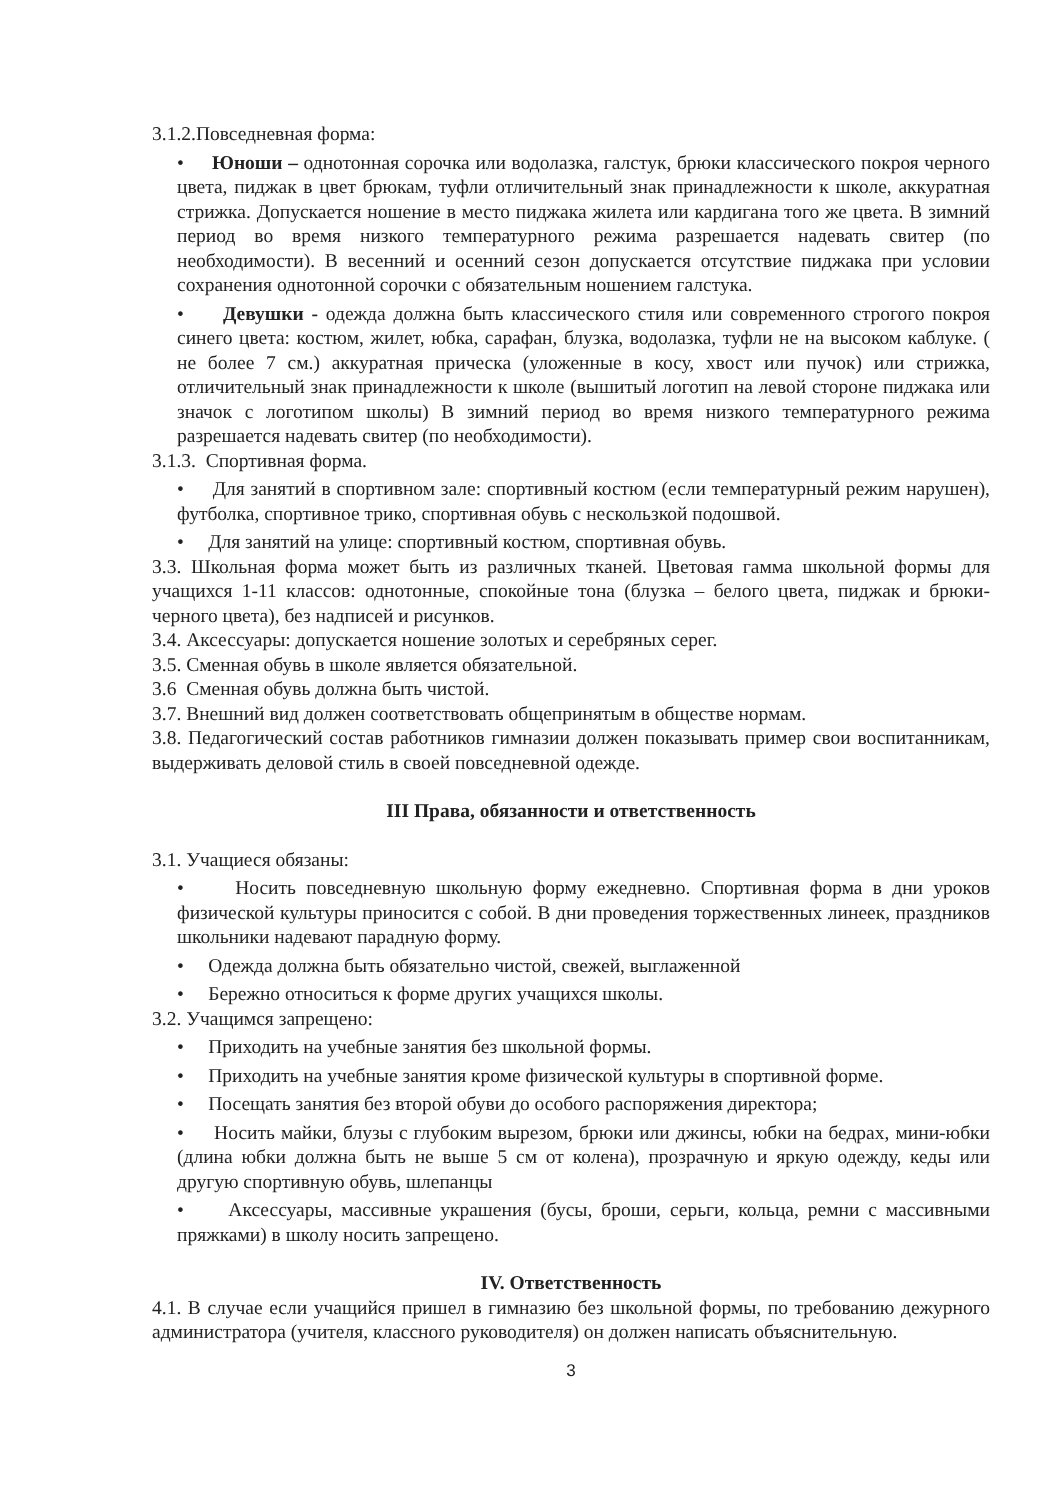3.1.2.Повседневная форма:
• Юноши – однотонная сорочка или водолазка, галстук, брюки классического покроя черного цвета, пиджак в цвет брюкам, туфли отличительный знак принадлежности к школе, аккуратная стрижка. Допускается ношение в место пиджака жилета или кардигана того же цвета. В зимний период во время низкого температурного режима разрешается надевать свитер (по необходимости). В весенний и осенний сезон допускается отсутствие пиджака при условии сохранения однотонной сорочки с обязательным ношением галстука.
• Девушки - одежда должна быть классического стиля или современного строгого покроя синего цвета: костюм, жилет, юбка, сарафан, блузка, водолазка, туфли не на высоком каблуке. ( не более 7 см.) аккуратная прическа (уложенные в косу, хвост или пучок) или стрижка, отличительный знак принадлежности к школе (вышитый логотип на левой стороне пиджака или значок с логотипом школы) В зимний период во время низкого температурного режима разрешается надевать свитер (по необходимости).
3.1.3. Спортивная форма.
• Для занятий в спортивном зале: спортивный костюм (если температурный режим нарушен), футболка, спортивное трико, спортивная обувь с нескользкой подошвой.
• Для занятий на улице: спортивный костюм, спортивная обувь.
3.3. Школьная форма может быть из различных тканей. Цветовая гамма школьной формы для учащихся 1-11 классов: однотонные, спокойные тона (блузка – белого цвета, пиджак и брюки-черного цвета), без надписей и рисунков.
3.4. Аксессуары: допускается ношение золотых и серебряных серег.
3.5. Сменная обувь в школе является обязательной.
3.6 Сменная обувь должна быть чистой.
3.7. Внешний вид должен соответствовать общепринятым в обществе нормам.
3.8. Педагогический состав работников гимназии должен показывать пример свои воспитанникам, выдерживать деловой стиль в своей повседневной одежде.
III Права, обязанности и ответственность
3.1. Учащиеся обязаны:
• Носить повседневную школьную форму ежедневно. Спортивная форма в дни уроков физической культуры приносится с собой. В дни проведения торжественных линеек, праздников школьники надевают парадную форму.
• Одежда должна быть обязательно чистой, свежей, выглаженной
• Бережно относиться к форме других учащихся школы.
3.2. Учащимся запрещено:
• Приходить на учебные занятия без школьной формы.
• Приходить на учебные занятия кроме физической культуры в спортивной форме.
• Посещать занятия без второй обуви до особого распоряжения директора;
• Носить майки, блузы с глубоким вырезом, брюки или джинсы, юбки на бедрах, мини-юбки (длина юбки должна быть не выше 5 см от колена), прозрачную и яркую одежду, кеды или другую спортивную обувь, шлепанцы
• Аксессуары, массивные украшения (бусы, броши, серьги, кольца, ремни с массивными пряжками) в школу носить запрещено.
IV. Ответственность
4.1. В случае если учащийся пришел в гимназию без школьной формы, по требованию дежурного администратора (учителя, классного руководителя) он должен написать объяснительную.
3